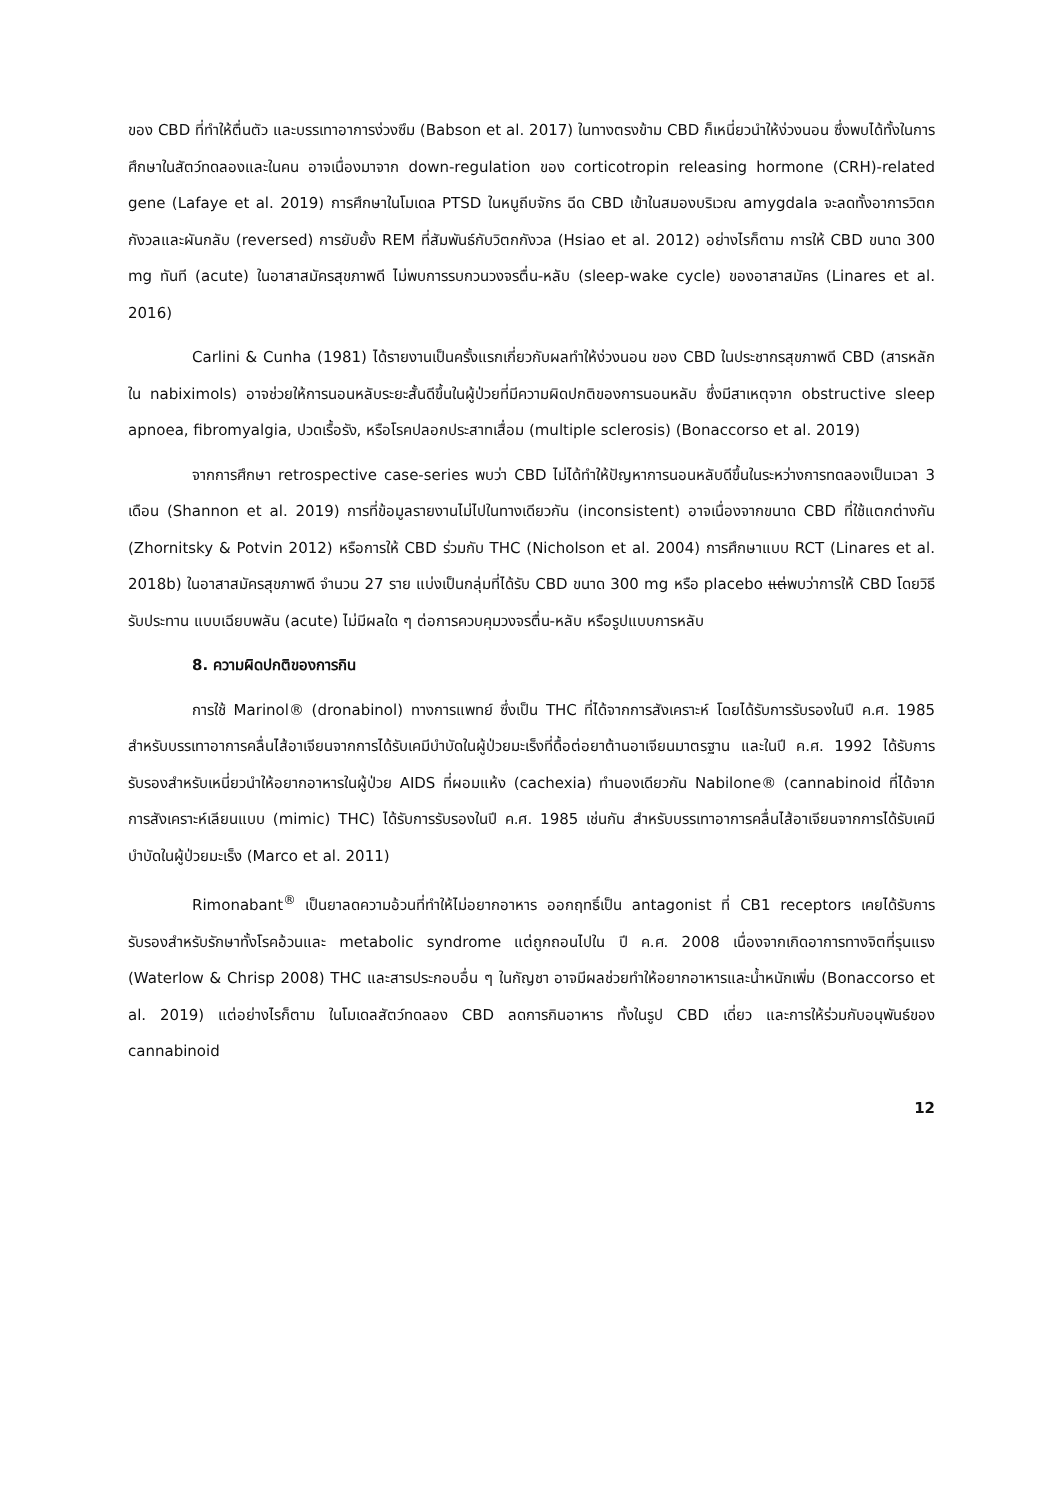ของ CBD ที่ทำให้ตื่นตัว และบรรเทาอาการง่วงซึม (Babson et al. 2017) ในทางตรงข้าม CBD ก็เหนี่ยวนำให้ง่วงนอน ซึ่งพบได้ทั้งในการศึกษาในสัตว์ทดลองและในคน อาจเนื่องมาจาก down-regulation ของ corticotropin releasing hormone (CRH)-related gene (Lafaye et al. 2019) การศึกษาในโมเดล PTSD ในหนูถีบจักร ฉีด CBD เข้าในสมองบริเวณ amygdala จะลดทั้งอาการวิตกกังวลและผันกลับ (reversed) การยับยั้ง REM ที่สัมพันธ์กับวิตกกังวล (Hsiao et al. 2012) อย่างไรก็ตาม การให้ CBD ขนาด 300 mg ทันที (acute) ในอาสาสมัครสุขภาพดี ไม่พบการรบกวนวงจรตื่น-หลับ (sleep-wake cycle) ของอาสาสมัคร (Linares et al. 2016)
Carlini & Cunha (1981) ได้รายงานเป็นครั้งแรกเกี่ยวกับผลทำให้ง่วงนอน ของ CBD ในประชากรสุขภาพดี CBD (สารหลักใน nabiximols) อาจช่วยให้การนอนหลับระยะสั้นดีขึ้นในผู้ป่วยที่มีความผิดปกติของการนอนหลับ ซึ่งมีสาเหตุจาก obstructive sleep apnoea, fibromyalgia, ปวดเรื้อรัง, หรือโรคปลอกประสาทเสื่อม (multiple sclerosis) (Bonaccorso et al. 2019)
จากการศึกษา retrospective case-series พบว่า CBD ไม่ได้ทำให้ปัญหาการนอนหลับดีขึ้นในระหว่างการทดลองเป็นเวลา 3 เดือน (Shannon et al. 2019) การที่ข้อมูลรายงานไม่ไปในทางเดียวกัน (inconsistent) อาจเนื่องจากขนาด CBD ที่ใช้แตกต่างกัน (Zhornitsky & Potvin 2012) หรือการให้ CBD ร่วมกับ THC (Nicholson et al. 2004) การศึกษาแบบ RCT (Linares et al. 2018b) ในอาสาสมัครสุขภาพดี จำนวน 27 ราย แบ่งเป็นกลุ่มที่ได้รับ CBD ขนาด 300 mg หรือ placebo แต่พบว่าการให้ CBD โดยวิธีรับประทาน แบบเฉียบพลัน (acute) ไม่มีผลใด ๆ ต่อการควบคุมวงจรตื่น-หลับ หรือรูปแบบการหลับ
8. ความผิดปกติของการกิน
การใช้ Marinol® (dronabinol) ทางการแพทย์ ซึ่งเป็น THC ที่ได้จากการสังเคราะห์ โดยได้รับการรับรองในปี ค.ศ. 1985 สำหรับบรรเทาอาการคลื่นไส้อาเจียนจากการได้รับเคมีบำบัดในผู้ป่วยมะเร็งที่ดื้อต่อยาต้านอาเจียนมาตรฐาน และในปี ค.ศ. 1992 ได้รับการรับรองสำหรับเหนี่ยวนำให้อยากอาหารในผู้ป่วย AIDS ที่ผอมแห้ง (cachexia) ทำนองเดียวกัน Nabilone® (cannabinoid ที่ได้จากการสังเคราะห์เลียนแบบ (mimic) THC) ได้รับการรับรองในปี ค.ศ. 1985 เช่นกัน สำหรับบรรเทาอาการคลื่นไส้อาเจียนจากการได้รับเคมีบำบัดในผู้ป่วยมะเร็ง (Marco et al. 2011)
Rimonabant<sup>®</sup> เป็นยาลดความอ้วนที่ทำให้ไม่อยากอาหาร ออกฤทธิ์เป็น antagonist ที่ CB1 receptors เคยได้รับการรับรองสำหรับรักษาทั้งโรคอ้วนและ metabolic syndrome แต่ถูกถอนไปใน ปี ค.ศ. 2008 เนื่องจากเกิดอาการทางจิตที่รุนแรง (Waterlow & Chrisp 2008) THC และสารประกอบอื่น ๆ ในกัญชา อาจมีผลช่วยทำให้อยากอาหารและน้ำหนักเพิ่ม (Bonaccorso et al. 2019) แต่อย่างไรก็ตาม ในโมเดลสัตว์ทดลอง CBD ลดการกินอาหาร ทั้งในรูป CBD เดี่ยว และการให้ร่วมกับอนุพันธ์ของ cannabinoid
12